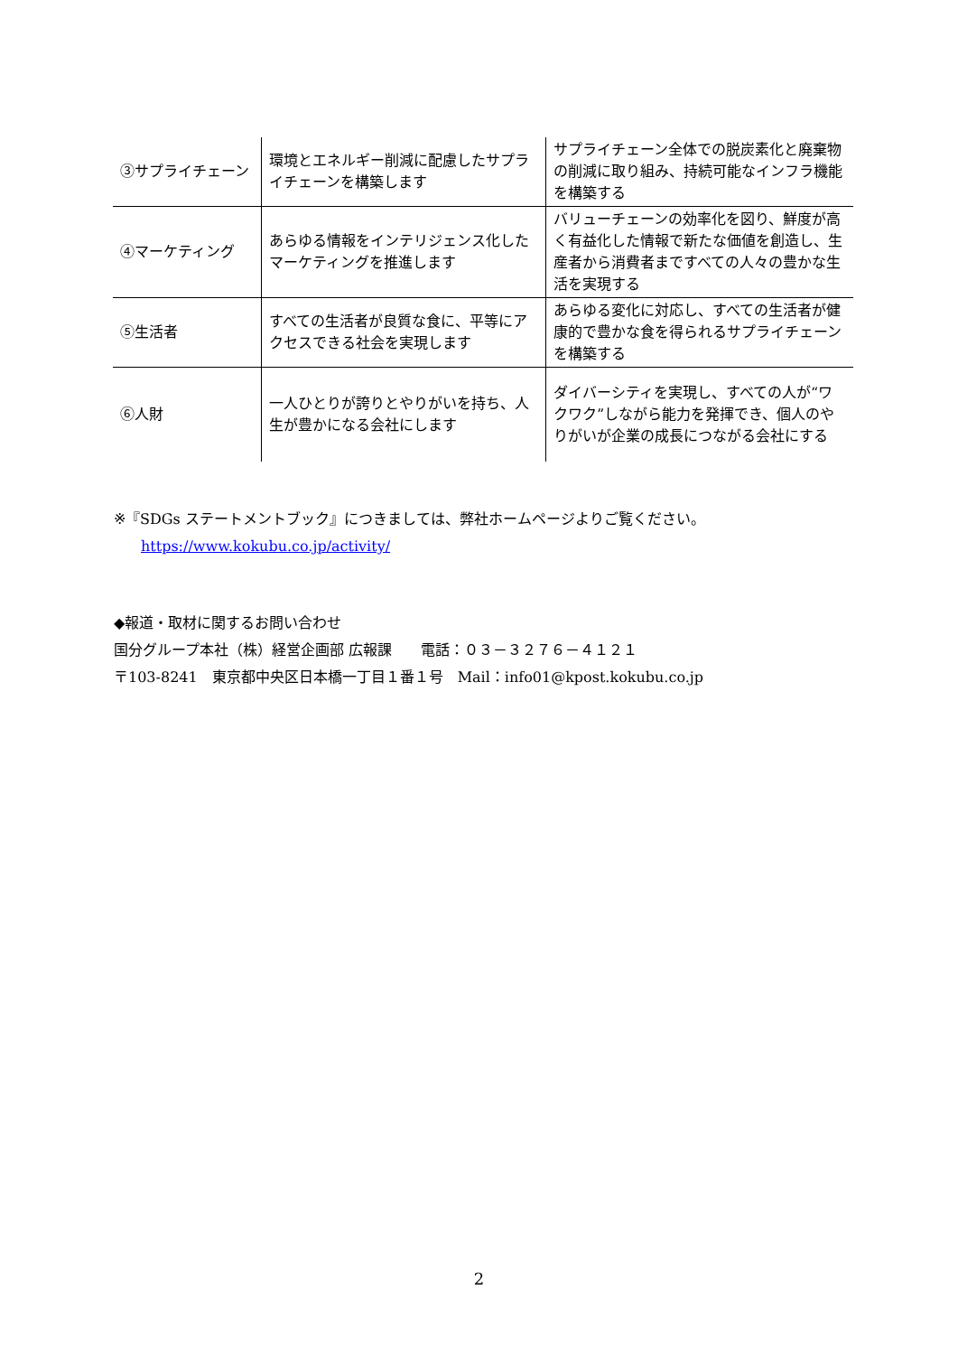| ③サプライチェーン | 環境とエネルギー削減に配慮したサプライチェーンを構築します | サプライチェーン全体での脱炭素化と廃棄物の削減に取り組み、持続可能なインフラ機能を構築する |
| ④マーケティング | あらゆる情報をインテリジェンス化したマーケティングを推進します | バリューチェーンの効率化を図り、鮮度が高く有益化した情報で新たな価値を創造し、生産者から消費者まですべての人々の豊かな生活を実現する |
| ⑤生活者 | すべての生活者が良質な食に、平等にアクセスできる社会を実現します | あらゆる変化に対応し、すべての生活者が健康的で豊かな食を得られるサプライチェーンを構築する |
| ⑥人財 | 一人ひとりが誇りとやりがいを持ち、人生が豊かになる会社にします | ダイバーシティを実現し、すべての人が“ワクワク”しながら能力を発揮でき、個人のやりがいが企業の成長につながる会社にする |
※『SDGs ステートメントブック』につきましては、弊社ホームページよりご覧ください。
https://www.kokubu.co.jp/activity/
◆報道・取材に関するお問い合わせ
国分グループ本社（株）経営企画部 広報課　　電話：０３－３２７６－４１２１
〒103-8241　東京都中央区日本橋一丁目１番１号　Mail：info01@kpost.kokubu.co.jp
2